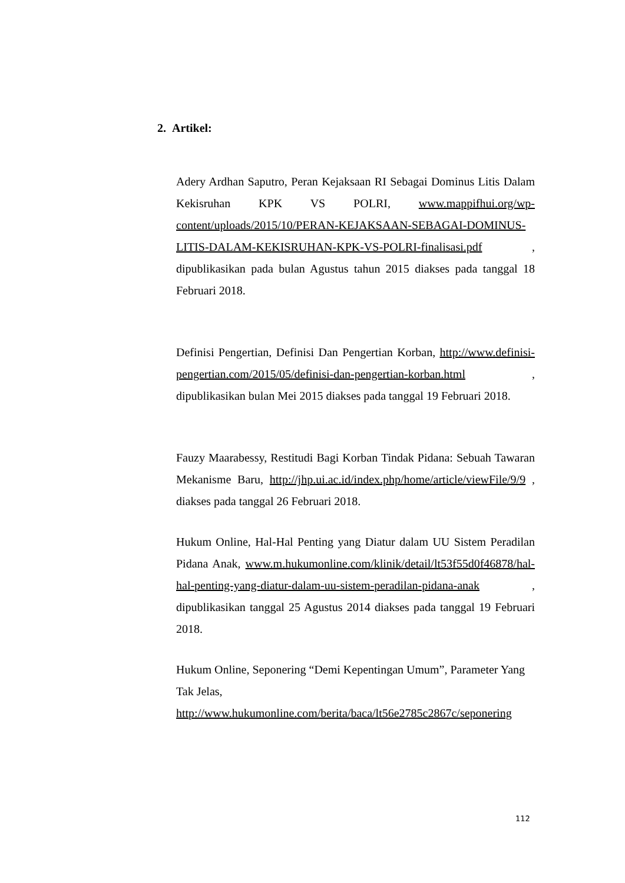2. Artikel:
Adery Ardhan Saputro, Peran Kejaksaan RI Sebagai Dominus Litis Dalam Kekisruhan KPK VS POLRI, www.mappifhui.org/wp-content/uploads/2015/10/PERAN-KEJAKSAAN-SEBAGAI-DOMINUS-LITIS-DALAM-KEKISRUHAN-KPK-VS-POLRI-finalisasi.pdf , dipublikasikan pada bulan Agustus tahun 2015 diakses pada tanggal 18 Februari 2018.
Definisi Pengertian, Definisi Dan Pengertian Korban, http://www.definisi-pengertian.com/2015/05/definisi-dan-pengertian-korban.html , dipublikasikan bulan Mei 2015 diakses pada tanggal 19 Februari 2018.
Fauzy Maarabessy, Restitudi Bagi Korban Tindak Pidana: Sebuah Tawaran Mekanisme Baru, http://jhp.ui.ac.id/index.php/home/article/viewFile/9/9 , diakses pada tanggal 26 Februari 2018.
Hukum Online, Hal-Hal Penting yang Diatur dalam UU Sistem Peradilan Pidana Anak, www.m.hukumonline.com/klinik/detail/lt53f55d0f46878/hal-hal-penting-yang-diatur-dalam-uu-sistem-peradilan-pidana-anak , dipublikasikan tanggal 25 Agustus 2014 diakses pada tanggal 19 Februari 2018.
Hukum Online, Seponering “Demi Kepentingan Umum”, Parameter Yang Tak Jelas,
http://www.hukumonline.com/berita/baca/lt56e2785c2867c/seponering
112